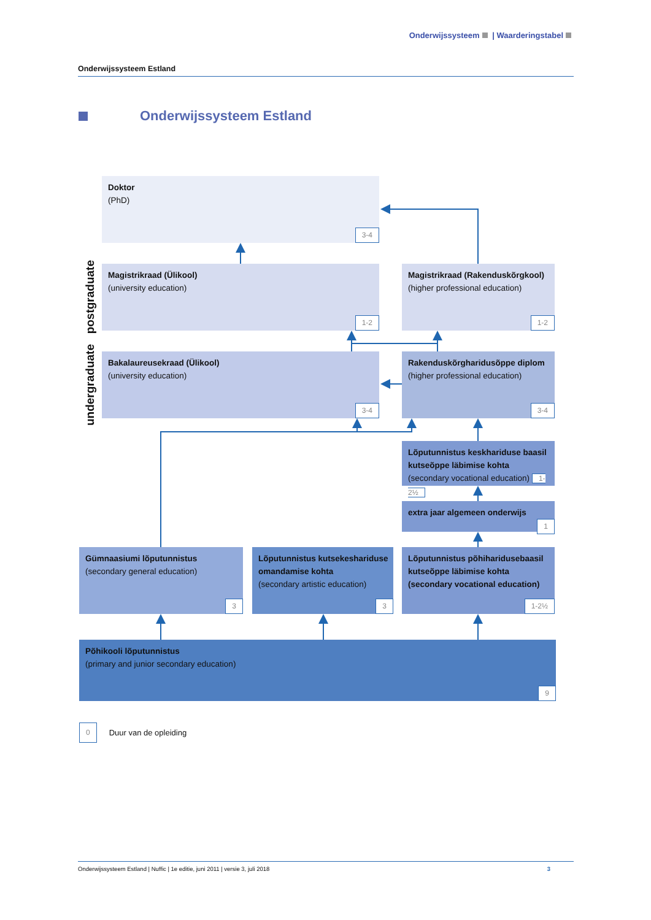Onderwijssysteem | Waarderingstabel
Onderwijssysteem Estland
Onderwijssysteem Estland
Doktor
(PhD)
3-4
postgraduate
Magistrikraad (Ülikool)
(university education)
1-2
Magistrikraad (Rakenduskõrgkool)
(higher professional education)
1-2
undergraduate
Bakalaureusekraad (Ülikool)
(university education)
3-4
Rakenduskõrgharidusõppe diplom
(higher professional education)
3-4
Lõputunnistus keskhariduse baasil kutseõppe läbimise kohta
(secondary vocational education) 1-2½
extra jaar algemeen onderwijs
1
Gümnaasiumi lõputunnistus
(secondary general education)
3
Lõputunnistus kutsekeshariduse omandamise kohta
(secondary artistic education)
3
Lõputunnistus põhiharidusebaasil kutseõppe läbimise kohta (secondary vocational education)
1-2½
Põhikooli lõputunnistus
(primary and junior secondary education)
9
0 Duur van de opleiding
Onderwijssysteem Estland | Nuffic | 1e editie, juni 2011 | versie 3, juli 2018 3